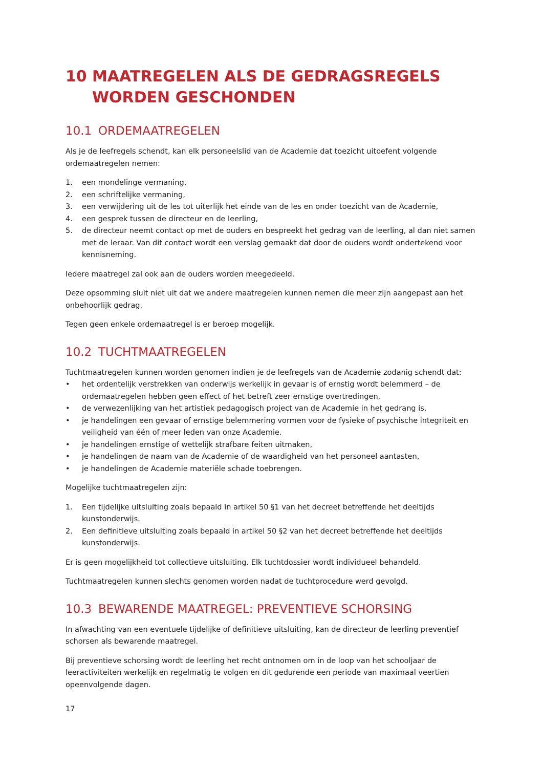10 MAATREGELEN ALS DE GEDRAGSREGELS WORDEN GESCHONDEN
10.1 ORDEMAATREGELEN
Als je de leefregels schendt, kan elk personeelslid van de Academie dat toezicht uitoefent volgende ordemaatregelen nemen:
1. een mondelinge vermaning,
2. een schriftelijke vermaning,
3. een verwijdering uit de les tot uiterlijk het einde van de les en onder toezicht van de Academie,
4. een gesprek tussen de directeur en de leerling,
5. de directeur neemt contact op met de ouders en bespreekt het gedrag van de leerling, al dan niet samen met de leraar. Van dit contact wordt een verslag gemaakt dat door de ouders wordt ondertekend voor kennisneming.
Iedere maatregel zal ook aan de ouders worden meegedeeld.
Deze opsomming sluit niet uit dat we andere maatregelen kunnen nemen die meer zijn aangepast aan het onbehoorlijk gedrag.
Tegen geen enkele ordemaatregel is er beroep mogelijk.
10.2 TUCHTMAATREGELEN
Tuchtmaatregelen kunnen worden genomen indien je de leefregels van de Academie zodanig schendt dat:
• het ordentelijk verstrekken van onderwijs werkelijk in gevaar is of ernstig wordt belemmerd – de ordemaatregelen hebben geen effect of het betreft zeer ernstige overtredingen,
• de verwezenlijking van het artistiek pedagogisch project van de Academie in het gedrang is,
• je handelingen een gevaar of ernstige belemmering vormen voor de fysieke of psychische integriteit en veiligheid van één of meer leden van onze Academie.
• je handelingen ernstige of wettelijk strafbare feiten uitmaken,
• je handelingen de naam van de Academie of de waardigheid van het personeel aantasten,
• je handelingen de Academie materiële schade toebrengen.
Mogelijke tuchtmaatregelen zijn:
1. Een tijdelijke uitsluiting zoals bepaald in artikel 50 §1 van het decreet betreffende het deeltijds kunstonderwijs.
2. Een definitieve uitsluiting zoals bepaald in artikel 50 §2 van het decreet betreffende het deeltijds kunstonderwijs.
Er is geen mogelijkheid tot collectieve uitsluiting. Elk tuchtdossier wordt individueel behandeld.
Tuchtmaatregelen kunnen slechts genomen worden nadat de tuchtprocedure werd gevolgd.
10.3 BEWARENDE MAATREGEL: PREVENTIEVE SCHORSING
In afwachting van een eventuele tijdelijke of definitieve uitsluiting, kan de directeur de leerling preventief schorsen als bewarende maatregel.
Bij preventieve schorsing wordt de leerling het recht ontnomen om in de loop van het schooljaar de leeractiviteiten werkelijk en regelmatig te volgen en dit gedurende een periode van maximaal veertien opeenvolgende dagen.
17